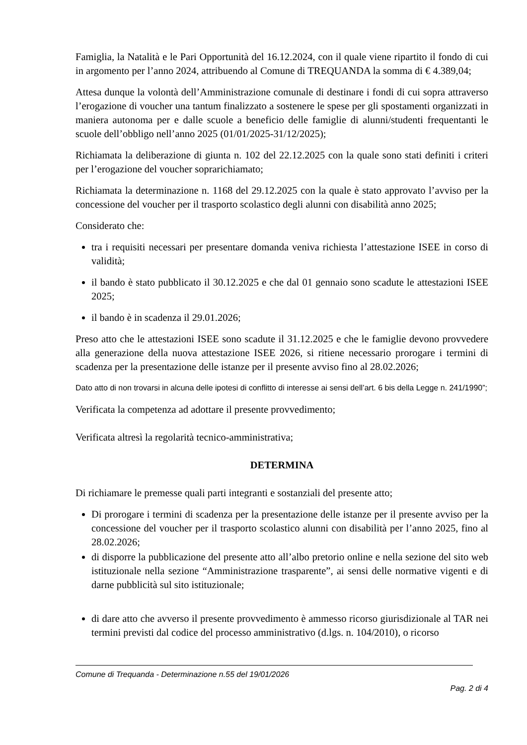Famiglia, la Natalità e le Pari Opportunità del 16.12.2024, con il quale viene ripartito il fondo di cui in argomento per l’anno 2024, attribuendo al Comune di TREQUANDA la somma di € 4.389,04;
Attesa dunque la volontà dell’Amministrazione comunale di destinare i fondi di cui sopra attraverso l’erogazione di voucher una tantum finalizzato a sostenere le spese per gli spostamenti organizzati in maniera autonoma per e dalle scuole a beneficio delle famiglie di alunni/studenti frequentanti le scuole dell’obbligo nell’anno 2025 (01/01/2025-31/12/2025);
Richiamata la deliberazione di giunta n. 102 del 22.12.2025 con la quale sono stati definiti i criteri per l’erogazione del voucher soprarichiamato;
Richiamata la determinazione n. 1168 del 29.12.2025 con la quale è stato approvato l’avviso per la concessione del voucher per il trasporto scolastico degli alunni con disabilità anno 2025;
Considerato che:
tra i requisiti necessari per presentare domanda veniva richiesta l’attestazione ISEE in corso di validità;
il bando è stato pubblicato il 30.12.2025 e che dal 01 gennaio sono scadute le attestazioni ISEE 2025;
il bando è in scadenza il 29.01.2026;
Preso atto che le attestazioni ISEE sono scadute il 31.12.2025 e che le famiglie devono provvedere alla generazione della nuova attestazione ISEE 2026, si ritiene necessario prorogare i termini di scadenza per la presentazione delle istanze per il presente avviso fino al 28.02.2026;
Dato atto di non trovarsi in alcuna delle ipotesi di conflitto di interesse ai sensi dell’art. 6 bis della Legge n. 241/1990”;
Verificata la competenza ad adottare il presente provvedimento;
Verificata altresì la regolarità tecnico-amministrativa;
DETERMINA
Di richiamare le premesse quali parti integranti e sostanziali del presente atto;
Di prorogare i termini di scadenza per la presentazione delle istanze per il presente avviso per la concessione del voucher per il trasporto scolastico alunni con disabilità per l’anno 2025, fino al 28.02.2026;
di disporre la pubblicazione del presente atto all’albo pretorio online e nella sezione del sito web istituzionale nella sezione “Amministrazione trasparente”, ai sensi delle normative vigenti e di darne pubblicità sul sito istituzionale;
di dare atto che avverso il presente provvedimento è ammesso ricorso giurisdizionale al TAR nei termini previsti dal codice del processo amministrativo (d.lgs. n. 104/2010), o ricorso
Comune di Trequanda - Determinazione n.55 del 19/01/2026
Pag. 2 di 4